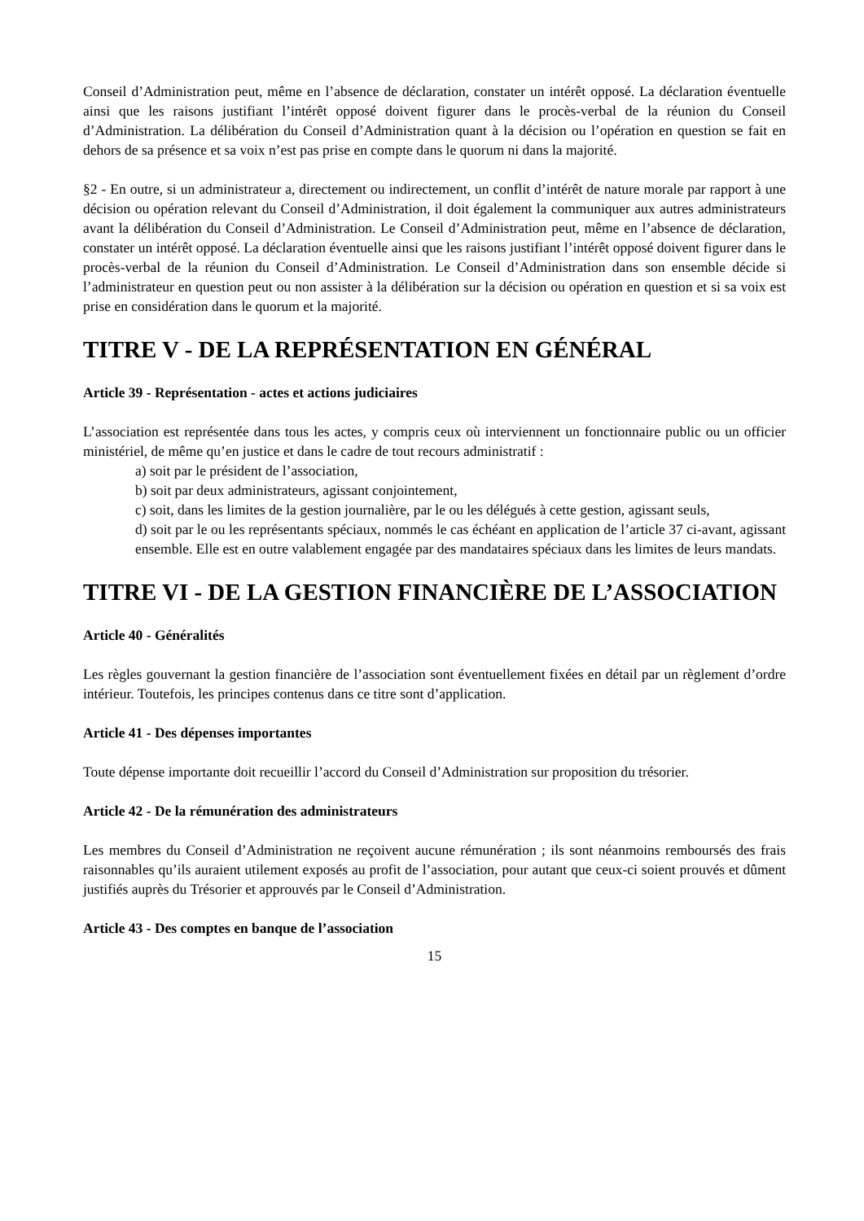Conseil d’Administration peut, même en l’absence de déclaration, constater un intérêt opposé. La déclaration éventuelle ainsi que les raisons justifiant l’intérêt opposé doivent figurer dans le procès-verbal de la réunion du Conseil d’Administration. La délibération du Conseil d’Administration quant à la décision ou l’opération en question se fait en dehors de sa présence et sa voix n’est pas prise en compte dans le quorum ni dans la majorité.
§2 - En outre, si un administrateur a, directement ou indirectement, un conflit d’intérêt de nature morale par rapport à une décision ou opération relevant du Conseil d’Administration, il doit également la communiquer aux autres administrateurs avant la délibération du Conseil d’Administration. Le Conseil d’Administration peut, même en l’absence de déclaration, constater un intérêt opposé. La déclaration éventuelle ainsi que les raisons justifiant l’intérêt opposé doivent figurer dans le procès-verbal de la réunion du Conseil d’Administration. Le Conseil d’Administration dans son ensemble décide si l’administrateur en question peut ou non assister à la délibération sur la décision ou opération en question et si sa voix est prise en considération dans le quorum et la majorité.
TITRE V - DE LA REPRÉSENTATION EN GÉNÉRAL
Article 39 - Représentation - actes et actions judiciaires
L’association est représentée dans tous les actes, y compris ceux où interviennent un fonctionnaire public ou un officier ministériel, de même qu’en justice et dans le cadre de tout recours administratif :
a) soit par le président de l’association,
b) soit par deux administrateurs, agissant conjointement,
c) soit, dans les limites de la gestion journalière, par le ou les délégués à cette gestion, agissant seuls,
d) soit par le ou les représentants spéciaux, nommés le cas échéant en application de l’article 37 ci-avant, agissant ensemble. Elle est en outre valablement engagée par des mandataires spéciaux dans les limites de leurs mandats.
TITRE VI - DE LA GESTION FINANCIÈRE DE L’ASSOCIATION
Article 40 - Généralités
Les règles gouvernant la gestion financière de l’association sont éventuellement fixées en détail par un règlement d’ordre intérieur. Toutefois, les principes contenus dans ce titre sont d’application.
Article 41 - Des dépenses importantes
Toute dépense importante doit recueillir l’accord du Conseil d’Administration sur proposition du trésorier.
Article 42 - De la rémunération des administrateurs
Les membres du Conseil d’Administration ne reçoivent aucune rémunération ; ils sont néanmoins remboursés des frais raisonnables qu’ils auraient utilement exposés au profit de l’association, pour autant que ceux-ci soient prouvés et dûment justifiés auprès du Trésorier et approuvés par le Conseil d’Administration.
Article 43 - Des comptes en banque de l’association
15